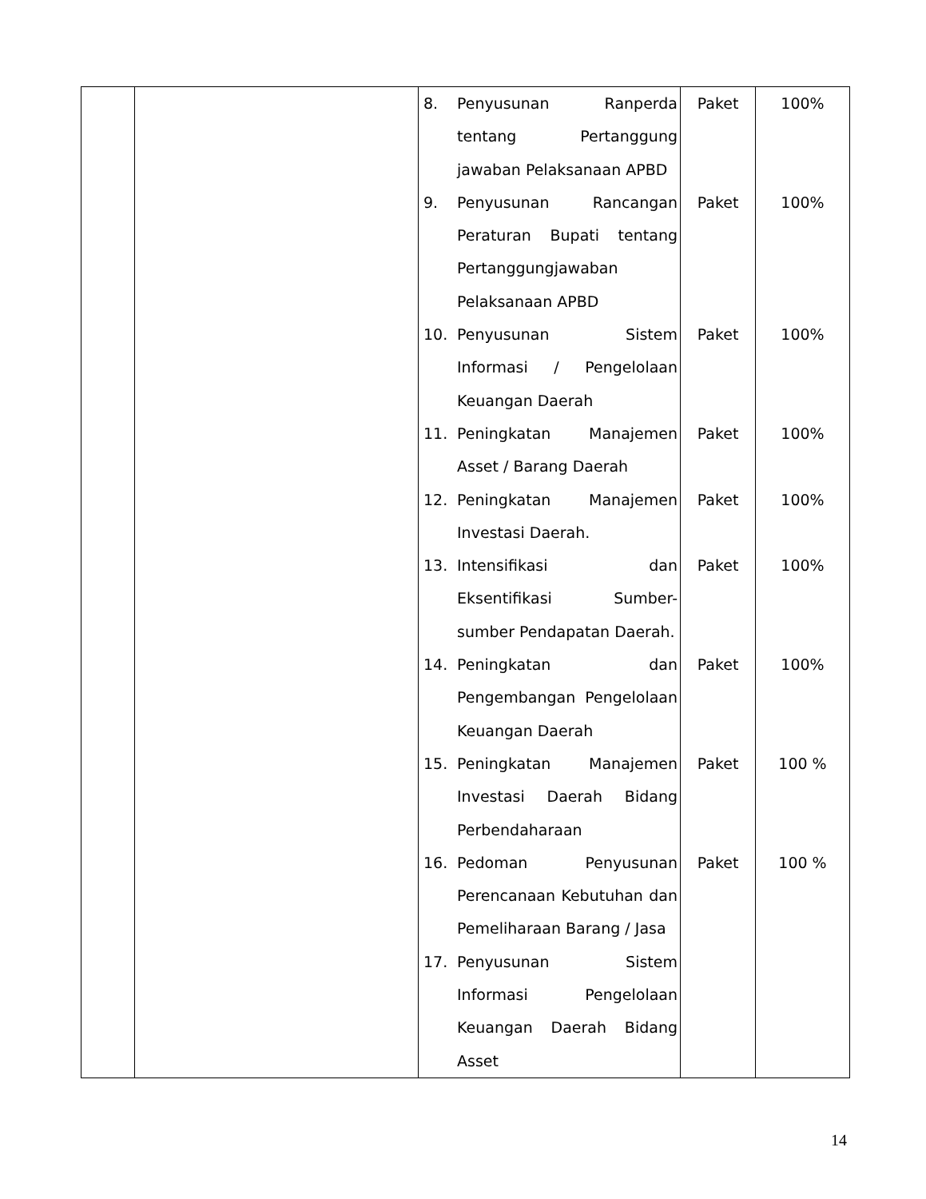| | | 8. Penyusunan Ranperda tentang Pertanggung jawaban Pelaksanaan APBD 9. Penyusunan Rancangan Peraturan Bupati tentang Pertanggungjawaban Pelaksanaan APBD 10. Penyusunan Sistem Informasi / Pengelolaan Keuangan Daerah 11. Peningkatan Manajemen Asset / Barang Daerah 12. Peningkatan Manajemen Investasi Daerah. 13. Intensifikasi dan Eksentifikasi Sumber-sumber Pendapatan Daerah. 14. Peningkatan dan Pengembangan Pengelolaan Keuangan Daerah 15. Peningkatan Manajemen Investasi Daerah Bidang Perbendaharaan 16. Pedoman Penyusunan Perencanaan Kebutuhan dan Pemeliharaan Barang / Jasa 17. Penyusunan Sistem Informasi Pengelolaan Keuangan Daerah Bidang Asset | Paket Paket Paket Paket Paket Paket Paket Paket Paket | 100% 100% 100% 100% 100% 100% 100% 100 % 100 % |
14